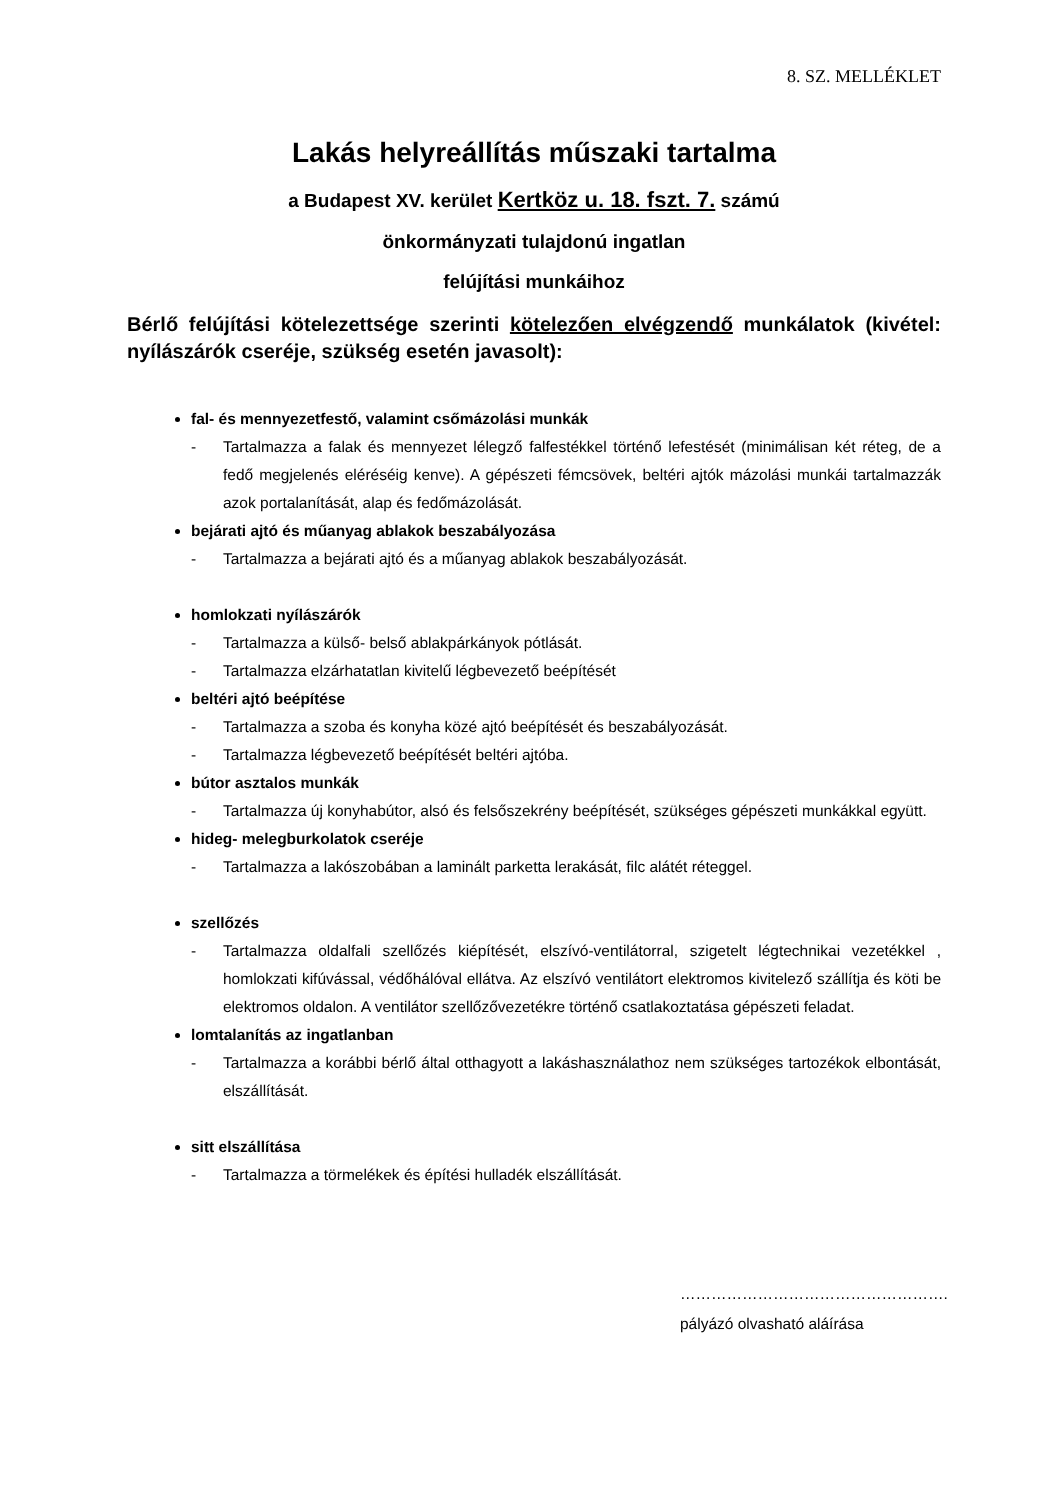8. SZ. MELLÉKLET
Lakás helyreállítás műszaki tartalma
a Budapest XV. kerület Kertköz u. 18. fszt. 7. számú
önkormányzati tulajdonú ingatlan
felújítási munkáihoz
Bérlő felújítási kötelezettsége szerinti kötelezően elvégzendő munkálatok (kivétel: nyílászárók cseréje, szükség esetén javasolt):
fal- és mennyezetfestő, valamint csőmázolási munkák
- Tartalmazza a falak és mennyezet lélegző falfestékkel történő lefestését (minimálisan két réteg, de a fedő megjelenés eléréséig kenve). A gépészeti fémcsövek, beltéri ajtók mázolási munkái tartalmazzák azok portalanítását, alap és fedőmázolását.
bejárati ajtó és műanyag ablakok beszabályozása
- Tartalmazza a bejárati ajtó és a műanyag ablakok beszabályozását.
homlokzati nyílászárók
- Tartalmazza a külső- belső ablakpárkányok pótlását.
- Tartalmazza elzárhatatlan kivitelű légbevezető beépítését
beltéri ajtó beépítése
- Tartalmazza a szoba és konyha közé ajtó beépítését és beszabályozását.
- Tartalmazza légbevezető beépítését beltéri ajtóba.
bútor asztalos munkák
- Tartalmazza új konyhabútor, alsó és felsőszekrény beépítését, szükséges gépészeti munkákkal együtt.
hideg- melegburkolatok cseréje
- Tartalmazza a lakószobában a laminált parketta lerakását, filc alátét réteggel.
szellőzés
- Tartalmazza oldalfali szellőzés kiépítését, elszívó-ventilátorral, szigetelt légtechnikai vezetékkel , homlokzati kifúvással, védőhálóval ellátva. Az elszívó ventilátort elektromos kivitelező szállítja és köti be elektromos oldalon. A ventilátor szellőzővezetékre történő csatlakoztatása gépészeti feladat.
lomtalanítás az ingatlanban
- Tartalmazza a korábbi bérlő által otthagyott a lakáshasználathoz nem szükséges tartozékok elbontását, elszállítását.
sitt elszállítása
- Tartalmazza a törmelékek és építési hulladék elszállítását.
…………………………………………….
pályázó olvasható aláírása